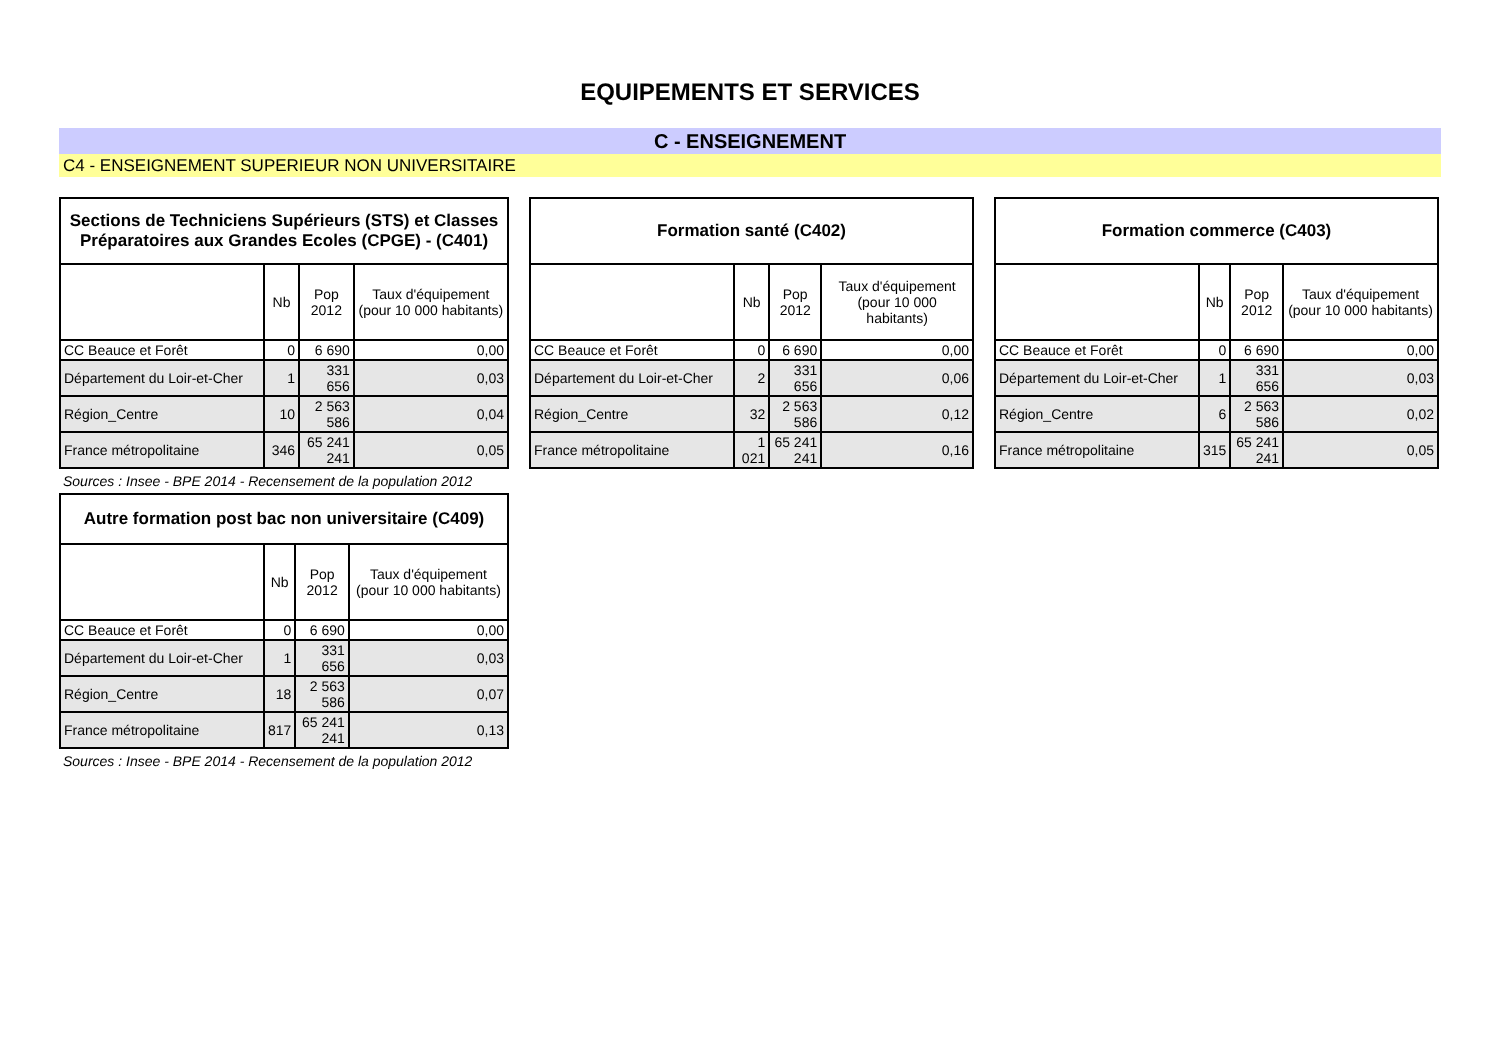EQUIPEMENTS ET SERVICES
C - ENSEIGNEMENT
C4 - ENSEIGNEMENT SUPERIEUR NON UNIVERSITAIRE
| Sections de Techniciens Supérieurs (STS) et Classes Préparatoires aux Grandes Ecoles (CPGE) - (C401) | | | |
| --- | --- | --- | --- |
| | Nb | Pop 2012 | Taux d'équipement (pour 10 000 habitants) |
| CC Beauce et Forêt | 0 | 6 690 | 0,00 |
| Département du Loir-et-Cher | 1 | 331 656 | 0,03 |
| Région_Centre | 10 | 2 563 586 | 0,04 |
| France métropolitaine | 346 | 65 241 241 | 0,05 |
Sources : Insee - BPE 2014 - Recensement de la population 2012
| Formation santé (C402) | | | |
| --- | --- | --- | --- |
| | Nb | Pop 2012 | Taux d'équipement (pour 10 000 habitants) |
| CC Beauce et Forêt | 0 | 6 690 | 0,00 |
| Département du Loir-et-Cher | 2 | 331 656 | 0,06 |
| Région_Centre | 32 | 2 563 586 | 0,12 |
| France métropolitaine | 1 021 | 65 241 241 | 0,16 |
| Formation commerce (C403) | | | |
| --- | --- | --- | --- |
| | Nb | Pop 2012 | Taux d'équipement (pour 10 000 habitants) |
| CC Beauce et Forêt | 0 | 6 690 | 0,00 |
| Département du Loir-et-Cher | 1 | 331 656 | 0,03 |
| Région_Centre | 6 | 2 563 586 | 0,02 |
| France métropolitaine | 315 | 65 241 241 | 0,05 |
| Autre formation post bac non universitaire (C409) | | | |
| --- | --- | --- | --- |
| | Nb | Pop 2012 | Taux d'équipement (pour 10 000 habitants) |
| CC Beauce et Forêt | 0 | 6 690 | 0,00 |
| Département du Loir-et-Cher | 1 | 331 656 | 0,03 |
| Région_Centre | 18 | 2 563 586 | 0,07 |
| France métropolitaine | 817 | 65 241 241 | 0,13 |
Sources : Insee - BPE 2014 - Recensement de la population 2012